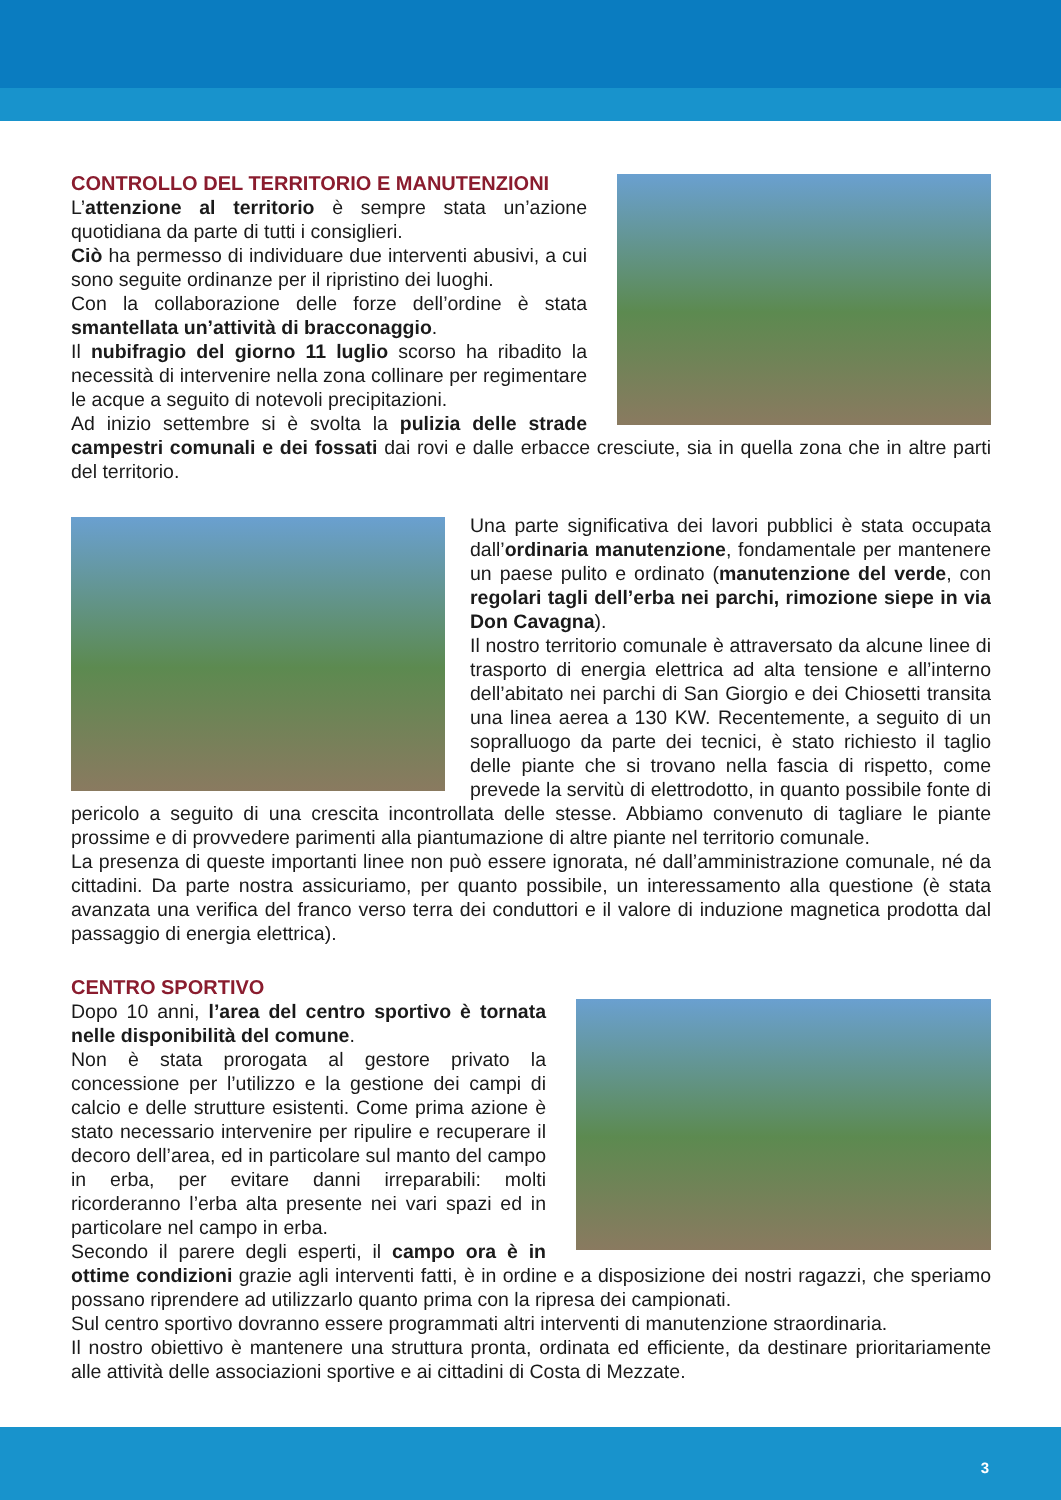CONTROLLO DEL TERRITORIO E MANUTENZIONI
L’attenzione al territorio è sempre stata un’azione quotidiana da parte di tutti i consiglieri.
Ciò ha permesso di individuare due interventi abusivi, a cui sono seguite ordinanze per il ripristino dei luoghi.
Con la collaborazione delle forze dell’ordine è stata smantellata un’attività di bracconaggio.
Il nubifragio del giorno 11 luglio scorso ha ribadito la necessità di intervenire nella zona collinare per regimentare le acque a seguito di notevoli precipitazioni.
Ad inizio settembre si è svolta la pulizia delle strade campestri comunali e dei fossati dai rovi e dalle erbacce cresciute, sia in quella zona che in altre parti del territorio.
Una parte significativa dei lavori pubblici è stata occupata dall’ordinaria manutenzione, fondamentale per mantenere un paese pulito e ordinato (manutenzione del verde, con regolari tagli dell’erba nei parchi, rimozione siepe in via Don Cavagna).
Il nostro territorio comunale è attraversato da alcune linee di trasporto di energia elettrica ad alta tensione e all’interno dell’abitato nei parchi di San Giorgio e dei Chiosetti transita una linea aerea a 130 KW. Recentemente, a seguito di un sopralluogo da parte dei tecnici, è stato richiesto il taglio delle piante che si trovano nella fascia di rispetto, come prevede la servitù di elettrodotto, in quanto possibile fonte di pericolo a seguito di una crescita incontrollata delle stesse. Abbiamo convenuto di tagliare le piante prossime e di provvedere parimenti alla piantumazione di altre piante nel territorio comunale.
La presenza di queste importanti linee non può essere ignorata, né dall’amministrazione comunale, né da cittadini. Da parte nostra assicuriamo, per quanto possibile, un interessamento alla questione (è stata avanzata una verifica del franco verso terra dei conduttori e il valore di induzione magnetica prodotta dal passaggio di energia elettrica).
CENTRO SPORTIVO
Dopo 10 anni, l’area del centro sportivo è tornata nelle disponibilità del comune.
Non è stata prorogata al gestore privato la concessione per l’utilizzo e la gestione dei campi di calcio e delle strutture esistenti. Come prima azione è stato necessario intervenire per ripulire e recuperare il decoro dell’area, ed in particolare sul manto del campo in erba, per evitare danni irreparabili: molti ricorderanno l’erba alta presente nei vari spazi ed in particolare nel campo in erba.
Secondo il parere degli esperti, il campo ora è in ottime condizioni grazie agli interventi fatti, è in ordine e a disposizione dei nostri ragazzi, che speriamo possano riprendere ad utilizzarlo quanto prima con la ripresa dei campionati.
Sul centro sportivo dovranno essere programmati altri interventi di manutenzione straordinaria.
Il nostro obiettivo è mantenere una struttura pronta, ordinata ed efficiente, da destinare prioritariamente alle attività delle associazioni sportive e ai cittadini di Costa di Mezzate.
3